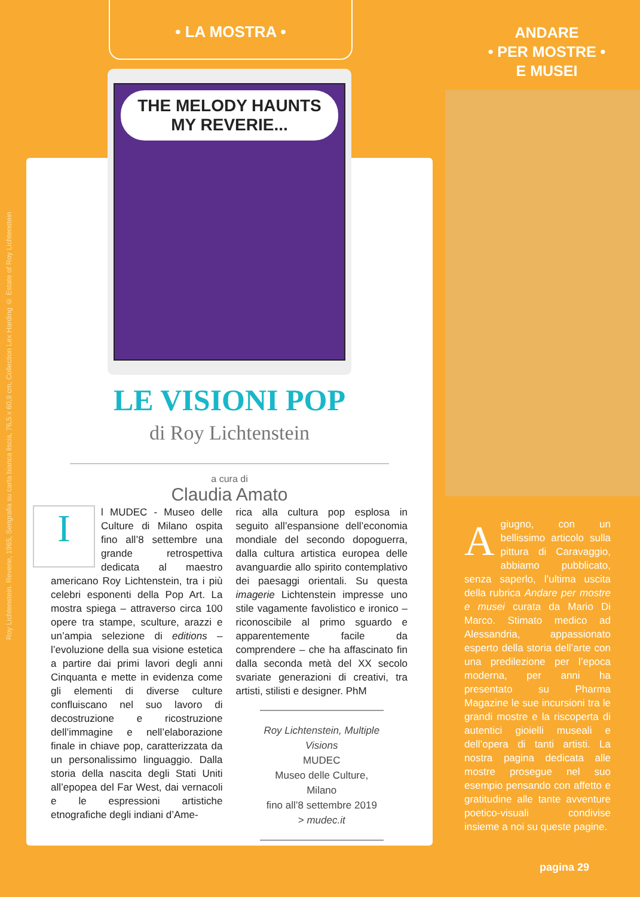Roy Lichtenstein. Reverie, 1965, Serigrafia su carta bianca liscia, 76,5 x 60,9 cm, Collection Lex Harding © Estate of Roy Lichtenstein
• LA MOSTRA •
THE MELODY HAUNTS MY REVERIE...
LE VISIONI POP
di Roy Lichtenstein
a cura di
Claudia Amato
Il MUDEC - Museo delle Culture di Milano ospita fino all’8 settembre una grande retrospettiva dedicata al maestro americano Roy Lichtenstein, tra i più celebri esponenti della Pop Art. La mostra spiega – attraverso circa 100 opere tra stampe, sculture, arazzi e un’ampia selezione di editions – l’evoluzione della sua visione estetica a partire dai primi lavori degli anni Cinquanta e mette in evidenza come gli elementi di diverse culture confluiscano nel suo lavoro di decostruzione e ricostruzione dell’immagine e nell’elaborazione finale in chiave pop, caratterizzata da un personalissimo linguaggio. Dalla storia della nascita degli Stati Uniti all’epopea del Far West, dai vernacoli e le espressioni artistiche etnografiche degli indiani d’Ame-
rica alla cultura pop esplosa in seguito all’espansione dell’economia mondiale del secondo dopoguerra, dalla cultura artistica europea delle avanguardie allo spirito contemplativo dei paesaggi orientali. Su questa imagerie Lichtenstein impresse uno stile vagamente favolistico e ironico – riconoscibile al primo sguardo e apparentemente facile da comprendere – che ha affascinato fin dalla seconda metà del XX secolo svariate generazioni di creativi, tra artisti, stilisti e designer. PhM
Roy Lichtenstein, Multiple Visions
MUDEC
Museo delle Culture, Milano
fino all’8 settembre 2019
> mudec.it
ANDARE
• PER MOSTRE •
E MUSEI
A giugno, con un bellissimo articolo sulla pittura di Caravaggio, abbiamo pubblicato, senza saperlo, l’ultima uscita della rubrica Andare per mostre e musei curata da Mario Di Marco. Stimato medico ad Alessandria, appassionato esperto della storia dell’arte con una predilezione per l’epoca moderna, per anni ha presentato su Pharma Magazine le sue incursioni tra le grandi mostre e la riscoperta di autentici gioielli museali e dell’opera di tanti artisti. La nostra pagina dedicata alle mostre prosegue nel suo esempio pensando con affetto e gratitudine alle tante avventure poetico-visuali condivise insieme a noi su queste pagine.
pagina 29